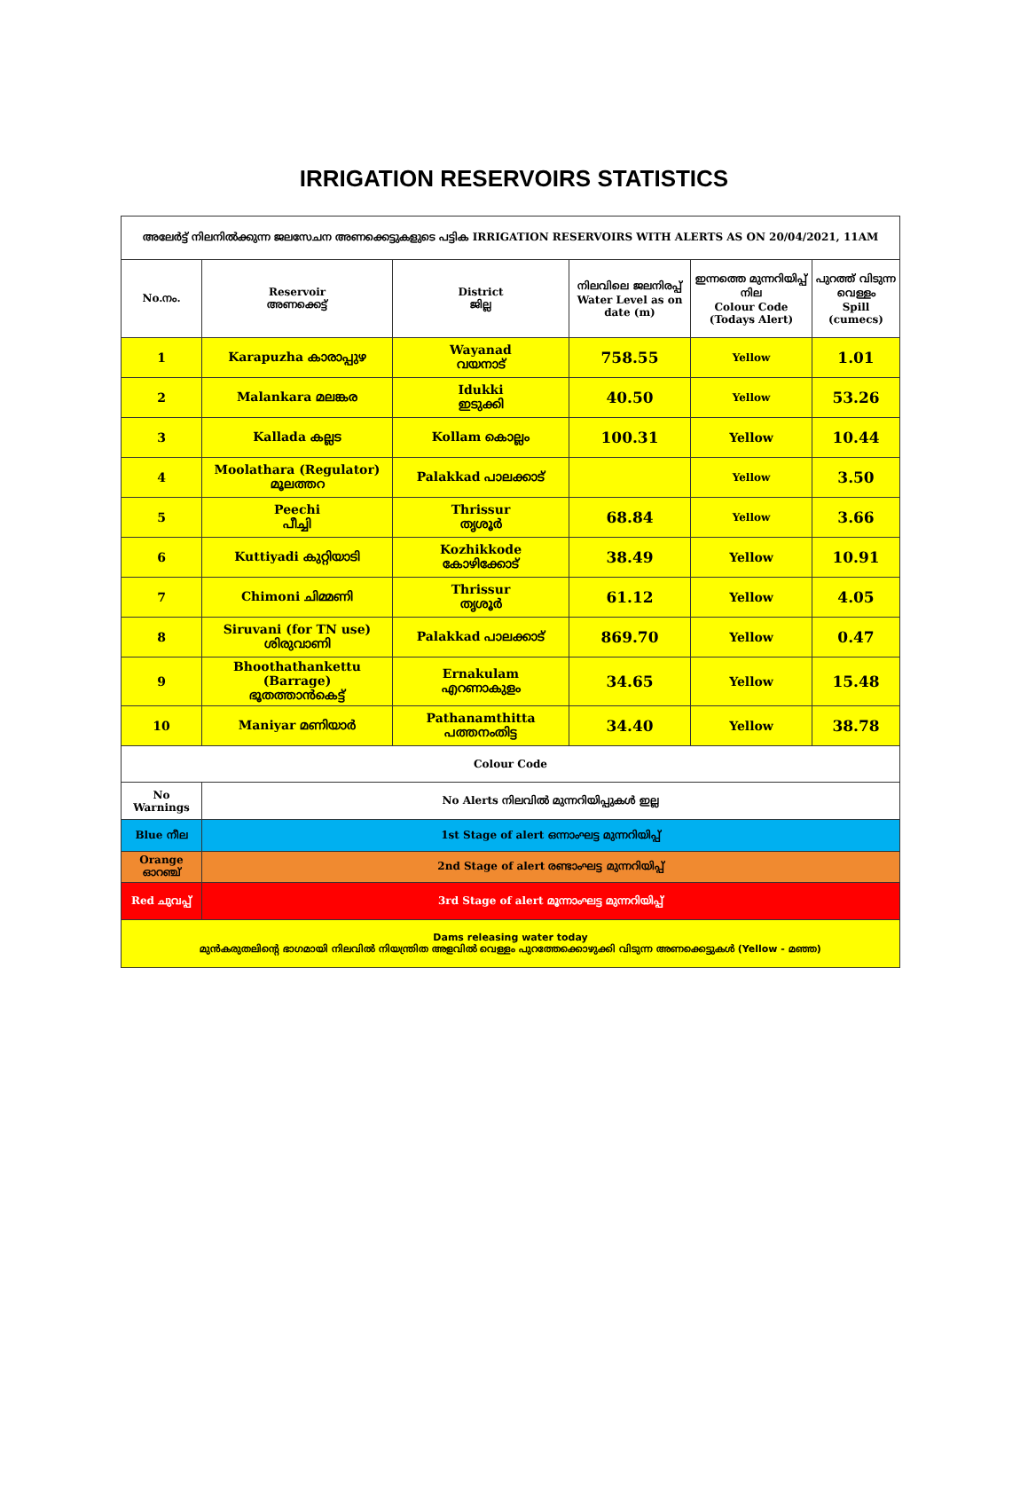IRRIGATION RESERVOIRS STATISTICS
| അലേർട്ട് നിലനിൽക്കുന്ന ജലസേചന അണക്കെട്ടുകളുടെ പട്ടിക IRRIGATION RESERVOIRS WITH ALERTS AS ON 20/04/2021, 11AM | | | | | |
| --- | --- | --- | --- | --- | --- |
| No.നം. | Reservoir അണക്കെട്ട് | District ജില്ല | നിലവിലെ ജലനിരപ്പ് Water Level as on date (m) | ഇന്നത്തെ മുന്നറിയിപ്പ് നില Colour Code (Todays Alert) | പുറത്ത് വിടുന്ന വെള്ളം Spill (cumecs) |
| 1 | Karapuzha കാരാപ്പുഴ | Wayanad വയനാട് | 758.55 | Yellow | 1.01 |
| 2 | Malankara മലങ്കര | Idukki ഇടുക്കി | 40.50 | Yellow | 53.26 |
| 3 | Kallada കല്ലട | Kollam കൊല്ലം | 100.31 | Yellow | 10.44 |
| 4 | Moolathara (Regulator) മൂലത്തറ | Palakkad പാലക്കാട് | | Yellow | 3.50 |
| 5 | Peechi പീച്ചി | Thrissur തൃശൂർ | 68.84 | Yellow | 3.66 |
| 6 | Kuttiyadi കുറ്റിയാടി | Kozhikkode കോഴിക്കോട് | 38.49 | Yellow | 10.91 |
| 7 | Chimoni ചിമ്മണി | Thrissur തൃശൂർ | 61.12 | Yellow | 4.05 |
| 8 | Siruvani (for TN use) ശിരുവാണി | Palakkad പാലക്കാട് | 869.70 | Yellow | 0.47 |
| 9 | Bhoothathankettu (Barrage) ഭൂതത്താൻകെട്ട് | Ernakulam എറണാകുളം | 34.65 | Yellow | 15.48 |
| 10 | Maniyar മണിയാർ | Pathanamthitta പത്തനംതിട്ട | 34.40 | Yellow | 38.78 |
| Colour Code | | | | | |
| No Warnings | No Alerts നിലവിൽ മുന്നറിയിപ്പുകൾ ഇല്ല | | | | |
| Blue നീല | 1st Stage of alert ഒന്നാംഘട്ട മുന്നറിയിപ്പ് | | | | |
| Orange ഓറഞ്ച് | 2nd Stage of alert രണ്ടാംഘട്ട മുന്നറിയിപ്പ് | | | | |
| Red ചുവപ്പ് | 3rd Stage of alert മൂന്നാംഘട്ട മുന്നറിയിപ്പ് | | | | |
| Dams releasing water today മുൻകരുതലിന്റെ ഭാഗമായി നിലവിൽ നിയന്ത്രിത അളവിൽ വെള്ളം പുറത്തേക്കൊഴുക്കി വിടുന്ന അണക്കെട്ടുകൾ (Yellow - മഞ്ഞ) | | | | | |